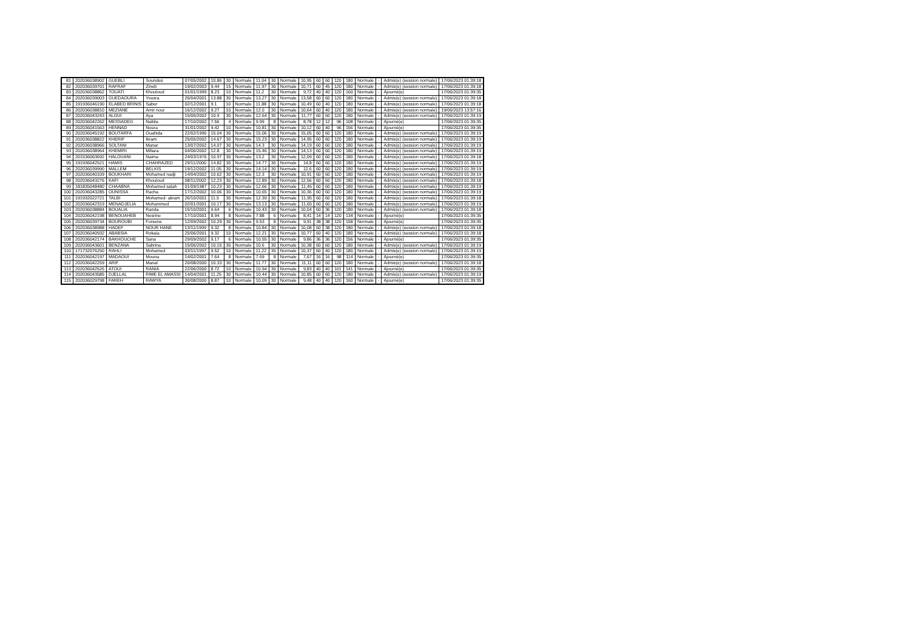| 81 | 202036038902 | GUEBLI | Soundes | 07/05/2002 | 10.86 | 30 | Normale | 11.04 | 30 | Normale | 10,95 | 60 | 60 | 120 | 180 | Normale | - | Admis(e) (session normale) | 17/06/2023 01:39:18 |
| 82 | 202036039701 | RAFRAF | Zineb | 19/02/2003 | 9.44 | 15 | Normale | 11.97 | 30 | Normale | 10,71 | 60 | 45 | 120 | 180 | Normale | - | Admis(e) (session normale) | 17/06/2023 01:39:18 |
| 83 | 202036038862 | TOUATI | Khouloud | 01/01/1999 | 8.23 | 10 | Normale | 11.2 | 30 | Normale | 9,72 | 40 | 40 | 120 | 160 | Normale | - | Ajourné(e) | 17/06/2023 01:39:35 |
| 84 | 202036039003 | GUEDAOURA | Yousra | 26/04/2001 | 13.88 | 30 | Normale | 13.27 | 30 | Normale | 13,58 | 60 | 60 | 120 | 180 | Normale | - | Admis(e) (session normale) | 17/06/2023 01:39:18 |
| 85 | 191936046190 | ELABED BRINIS | Saber | 02/12/2001 | 9.1 | 10 | Normale | 11.88 | 30 | Normale | 10,49 | 60 | 40 | 120 | 180 | Normale | - | Admis(e) (session normale) | 17/06/2023 01:39:18 |
| 86 | 202036038810 | MEZIANE | Amir nour | 16/12/2002 | 9.27 | 10 | Normale | 12.0 | 30 | Normale | 10,64 | 60 | 40 | 120 | 180 | Normale | - | Admis(e) (session normale) | 19/06/2023 13:57:16 |
| 87 | 202036043243 | ALOUI | Aya | 15/05/2002 | 10.9 | 30 | Normale | 12.64 | 30 | Normale | 11,77 | 60 | 60 | 120 | 180 | Normale | - | Admis(e) (session normale) | 17/06/2023 01:39:19 |
| 88 | 202036042262 | MESSADEG | Nabila | 17/10/2002 | 7.56 | 4 | Normale | 9.99 | 8 | Normale | 8,78 | 12 | 12 | 96 | 108 | Normale | - | Ajourné(e) | 17/06/2023 01:39:35 |
| 89 | 202036041563 | HENNAD | Noura | 31/01/2002 | 9.42 | 10 | Normale | 10.81 | 30 | Normale | 10,12 | 60 | 40 | 96 | 156 | Normale | - | Ajourné(e) | 17/06/2023 01:39:35 |
| 90 | 202036045192 | BOUTARFA | Ouahida | 22/02/1990 | 15.04 | 30 | Normale | 15.06 | 30 | Normale | 15,05 | 60 | 60 | 120 | 180 | Normale | - | Admis(e) (session normale) | 17/06/2023 01:39:19 |
| 91 | 202036038822 | KHERIF | Ikram | 25/05/2002 | 14.67 | 30 | Normale | 15.23 | 30 | Normale | 14,95 | 60 | 60 | 120 | 180 | Normale | - | Admis(e) (session normale) | 17/06/2023 01:39:19 |
| 92 | 202036038966 | SOLTANI | Manar | 13/07/2002 | 14.07 | 30 | Normale | 14.3 | 30 | Normale | 14,19 | 60 | 60 | 120 | 180 | Normale | - | Admis(e) (session normale) | 17/06/2023 01:39:19 |
| 93 | 202036038964 | KHEMIRI | Miliara | 04/06/2002 | 12.8 | 30 | Normale | 15.46 | 30 | Normale | 14,13 | 60 | 60 | 120 | 180 | Normale | - | Admis(e) (session normale) | 17/06/2023 01:39:19 |
| 94 | 201536063692 | HALOUANI | Naima | 24/03/1976 | 10.97 | 30 | Normale | 13.2 | 30 | Normale | 12,09 | 60 | 60 | 120 | 180 | Normale | - | Admis(e) (session normale) | 17/06/2023 01:39:18 |
| 95 | 191936042521 | HAMIS | CHAHRAZED | 29/11/2000 | 14.82 | 30 | Normale | 14.77 | 30 | Normale | 14,8 | 60 | 60 | 120 | 180 | Normale | - | Admis(e) (session normale) | 17/06/2023 01:39:19 |
| 96 | 202036039990 | MALLEM | BELKIS | 19/12/2002 | 11.05 | 30 | Normale | 14.14 | 30 | Normale | 12,6 | 60 | 60 | 120 | 180 | Normale | - | Admis(e) (session normale) | 17/06/2023 01:39:19 |
| 97 | 202036040109 | BOUKHARI | Mohamed nadji | 14/04/2002 | 10.62 | 30 | Normale | 12.3 | 30 | Normale | 10,91 | 60 | 60 | 120 | 180 | Normale | - | Admis(e) (session normale) | 17/06/2023 01:39:19 |
| 98 | 202036043276 | KAFI | Khouloud | 08/11/2002 | 12.23 | 30 | Normale | 12.89 | 30 | Normale | 12,56 | 60 | 60 | 120 | 180 | Normale | - | Admis(e) (session normale) | 17/06/2023 01:39:18 |
| 99 | 181835048480 | CHAABNA | Mohamed salah | 01/09/1987 | 10.23 | 30 | Normale | 12.66 | 30 | Normale | 11,45 | 60 | 60 | 120 | 180 | Normale | - | Admis(e) (session normale) | 17/06/2023 01:39:19 |
| 100 | 202036043285 | OUNISSA | Racha | 17/12/2002 | 10.06 | 30 | Normale | 10.65 | 30 | Normale | 10,36 | 60 | 60 | 120 | 180 | Normale | - | Admis(e) (session normale) | 17/06/2023 01:39:19 |
| 101 | 191932022721 | TALBI | Mohamed- akram | 26/10/2001 | 11.5 | 30 | Normale | 12.39 | 30 | Normale | 11,95 | 60 | 60 | 120 | 180 | Normale | - | Admis(e) (session normale) | 17/06/2023 01:39:18 |
| 102 | 202036042319 | MENADJELIA | Mohammed | 02/01/2001 | 10.17 | 30 | Normale | 13.13 | 30 | Normale | 11,65 | 60 | 60 | 120 | 180 | Normale | - | Admis(e) (session normale) | 17/06/2023 01:39:19 |
| 103 | 202036038884 | BOUALIA | Randa | 15/10/2001 | 9.64 | 6 | Normale | 10.43 | 30 | Normale | 10,04 | 60 | 36 | 120 | 180 | Normale | - | Admis(e) (session normale) | 17/06/2023 01:39:18 |
| 104 | 202036042198 | BENOUAHEB | Nesrine | 17/10/2001 | 8.94 | 8 | Normale | 7.88 | 6 | Normale | 8,41 | 14 | 14 | 120 | 134 | Normale | - | Ajourné(e) | 17/06/2023 01:39:35 |
| 105 | 202036039734 | BOUROUBI | Forsene | 12/09/2002 | 10.29 | 30 | Normale | 9.53 | 8 | Normale | 9,91 | 38 | 38 | 120 | 158 | Normale | - | Ajourné(e) | 17/06/2023 01:39:35 |
| 106 | 202036038988 | HADEF | NOUR HANE | 13/11/1999 | 9.32 | 8 | Normale | 10.84 | 30 | Normale | 10,08 | 60 | 38 | 120 | 180 | Normale | - | Admis(e) (session normale) | 17/06/2023 01:39:18 |
| 107 | 202036040932 | ABABSIA | Rokaia | 25/06/2001 | 9.32 | 10 | Normale | 12.21 | 30 | Normale | 10,77 | 60 | 40 | 120 | 180 | Normale | - | Admis(e) (session normale) | 17/06/2023 01:39:18 |
| 108 | 202036042174 | BAKHOUCHE | Sana | 29/09/2002 | 9.17 | 6 | Normale | 10.55 | 30 | Normale | 9,86 | 36 | 36 | 120 | 156 | Normale | - | Ajourné(e) | 17/06/2023 01:39:35 |
| 109 | 202036043601 | BENZANA | Sabrina | 15/06/2002 | 10.15 | 30 | Normale | 10.6 | 30 | Normale | 10,38 | 60 | 60 | 120 | 180 | Normale | - | Admis(e) (session normale) | 17/06/2023 01:39:19 |
| 110 | 171732076250 | RAHLI | Mohamed | 03/11/1997 | 9.52 | 10 | Normale | 11.22 | 30 | Normale | 10,37 | 60 | 40 | 120 | 180 | Normale | - | Admis(e) (session normale) | 17/06/2023 01:39:19 |
| 111 | 202036042197 | MADAOUI | Mouna | 14/02/2001 | 7.64 | 8 | Normale | 7.69 | 8 | Normale | 7,67 | 16 | 16 | 98 | 114 | Normale | - | Ajourné(e) | 17/06/2023 01:39:35 |
| 112 | 202036042259 | ARIF | Manal | 20/08/2000 | 10.33 | 30 | Normale | 11.77 | 30 | Normale | 11,11 | 60 | 60 | 120 | 180 | Normale | - | Admis(e) (session normale) | 17/06/2023 01:39:18 |
| 113 | 202036042526 | ATOUI | RANIA | 22/06/2000 | 8.72 | 10 | Normale | 10.94 | 30 | Normale | 9,83 | 40 | 40 | 101 | 141 | Normale | - | Ajourné(e) | 17/06/2023 01:39:35 |
| 114 | 202036043585 | DJELLAL | RIME EL AMASSI | 14/04/2001 | 11.25 | 30 | Normale | 10.44 | 30 | Normale | 10,85 | 60 | 60 | 120 | 180 | Normale | - | Admis(e) (session normale) | 17/06/2023 01:39:19 |
| 115 | 202036029798 | FAREH | RAWYA | 30/08/2000 | 8.87 | 10 | Normale | 10.09 | 30 | Normale | 9,48 | 40 | 40 | 120 | 160 | Normale | - | Ajourné(e) | 17/06/2023 01:39:35 |